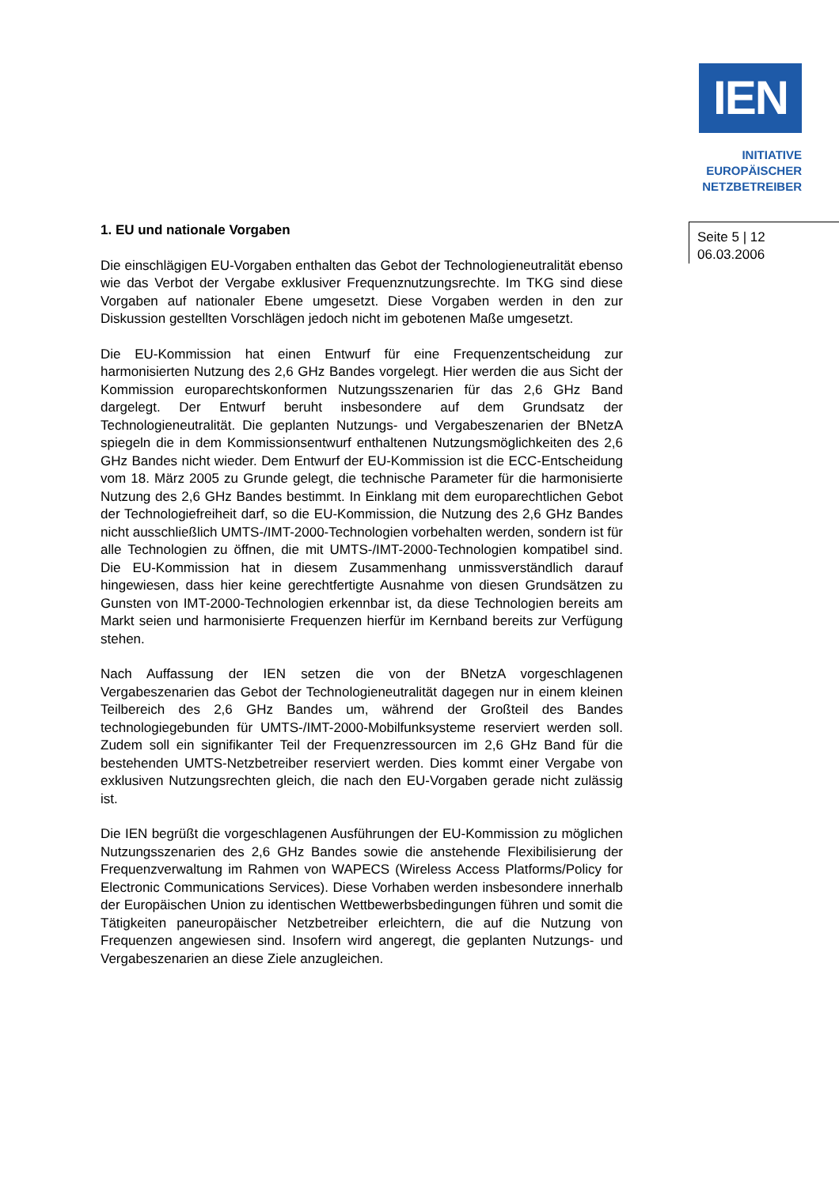IEN
INITIATIVE
EUROPÄISCHER
NETZBETREIBER
Seite 5 | 12
06.03.2006
1. EU und nationale Vorgaben
Die einschlägigen EU-Vorgaben enthalten das Gebot der Technologieneutralität ebenso wie das Verbot der Vergabe exklusiver Frequenznutzungsrechte. Im TKG sind diese Vorgaben auf nationaler Ebene umgesetzt. Diese Vorgaben werden in den zur Diskussion gestellten Vorschlägen jedoch nicht im gebotenen Maße umgesetzt.
Die EU-Kommission hat einen Entwurf für eine Frequenzentscheidung zur harmonisierten Nutzung des 2,6 GHz Bandes vorgelegt. Hier werden die aus Sicht der Kommission europarechtskonformen Nutzungsszenarien für das 2,6 GHz Band dargelegt. Der Entwurf beruht insbesondere auf dem Grundsatz der Technologieneutralität. Die geplanten Nutzungs- und Vergabeszenarien der BNetzA spiegeln die in dem Kommissionsentwurf enthaltenen Nutzungsmöglichkeiten des 2,6 GHz Bandes nicht wieder. Dem Entwurf der EU-Kommission ist die ECC-Entscheidung vom 18. März 2005 zu Grunde gelegt, die technische Parameter für die harmonisierte Nutzung des 2,6 GHz Bandes bestimmt. In Einklang mit dem europarechtlichen Gebot der Technologiefreiheit darf, so die EU-Kommission, die Nutzung des 2,6 GHz Bandes nicht ausschließlich UMTS-/IMT-2000-Technologien vorbehalten werden, sondern ist für alle Technologien zu öffnen, die mit UMTS-/IMT-2000-Technologien kompatibel sind. Die EU-Kommission hat in diesem Zusammenhang unmissverständlich darauf hingewiesen, dass hier keine gerechtfertigte Ausnahme von diesen Grundsätzen zu Gunsten von IMT-2000-Technologien erkennbar ist, da diese Technologien bereits am Markt seien und harmonisierte Frequenzen hierfür im Kernband bereits zur Verfügung stehen.
Nach Auffassung der IEN setzen die von der BNetzA vorgeschlagenen Vergabeszenarien das Gebot der Technologieneutralität dagegen nur in einem kleinen Teilbereich des 2,6 GHz Bandes um, während der Großteil des Bandes technologiegebunden für UMTS-/IMT-2000-Mobilfunksysteme reserviert werden soll. Zudem soll ein signifikanter Teil der Frequenzressourcen im 2,6 GHz Band für die bestehenden UMTS-Netzbetreiber reserviert werden. Dies kommt einer Vergabe von exklusiven Nutzungsrechten gleich, die nach den EU-Vorgaben gerade nicht zulässig ist.
Die IEN begrüßt die vorgeschlagenen Ausführungen der EU-Kommission zu möglichen Nutzungsszenarien des 2,6 GHz Bandes sowie die anstehende Flexibilisierung der Frequenzverwaltung im Rahmen von WAPECS (Wireless Access Platforms/Policy for Electronic Communications Services). Diese Vorhaben werden insbesondere innerhalb der Europäischen Union zu identischen Wettbewerbsbedingungen führen und somit die Tätigkeiten paneuropäischer Netzbetreiber erleichtern, die auf die Nutzung von Frequenzen angewiesen sind. Insofern wird angeregt, die geplanten Nutzungs- und Vergabeszenarien an diese Ziele anzugleichen.